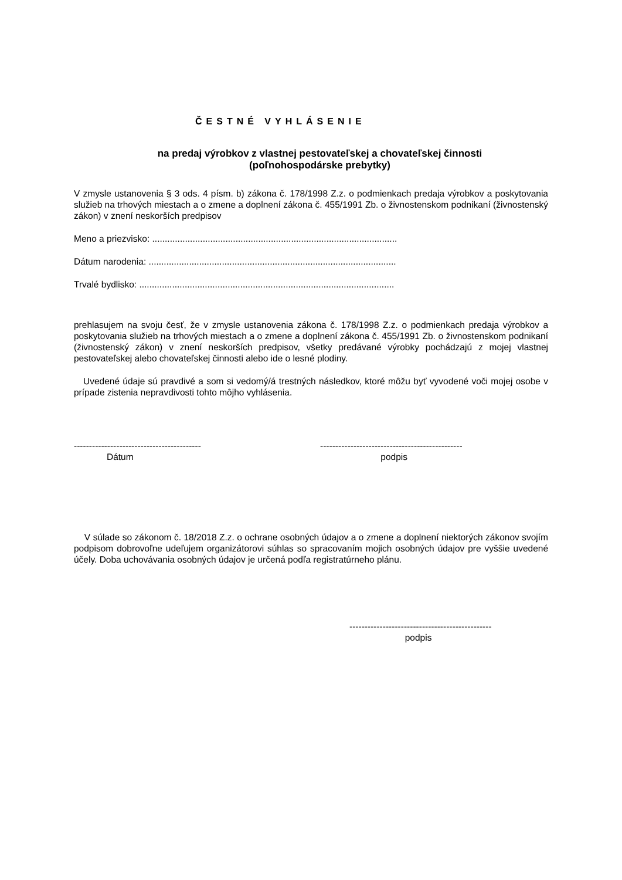ČESTNÉ VYHLÁSENIE
na predaj výrobkov z vlastnej pestovateľskej a chovateľskej činnosti
(poľnohospodárske prebytky)
V zmysle ustanovenia § 3 ods. 4 písm. b) zákona č. 178/1998 Z.z. o podmienkach predaja výrobkov a poskytovania služieb na trhových miestach a o zmene a doplnení zákona č. 455/1991 Zb. o živnostenskom podnikaní (živnostenský zákon) v znení neskorších predpisov
Meno a priezvisko: .................................................................................................
Dátum narodenia: ..................................................................................................
Trvalé bydlisko: .....................................................................................................
prehlasujem na svoju česť, že v zmysle ustanovenia zákona č. 178/1998 Z.z. o podmienkach predaja výrobkov a poskytovania služieb na trhových miestach a o zmene a doplnení zákona č. 455/1991 Zb. o živnostenskom podnikaní (živnostenský zákon) v znení neskorších predpisov, všetky predávané výrobky pochádzajú z mojej vlastnej pestovateľskej alebo chovateľskej činnosti alebo ide o lesné plodiny.
Uvedené údaje sú pravdivé a som si vedomý/á trestných následkov, ktoré môžu byť vyvodené voči mojej osobe v prípade zistenia nepravdivosti tohto môjho vyhlásenia.
------------------------------------------ Dátum
----------------------------------------------- podpis
V súlade so zákonom č. 18/2018 Z.z. o ochrane osobných údajov a o zmene a doplnení niektorých zákonov svojím podpisom dobrovoľne udeľujem organizátorovi súhlas so spracovaním mojich osobných údajov pre vyššie uvedené účely. Doba uchovávania osobných údajov je určená podľa registratúrneho plánu.
----------------------------------------------- podpis